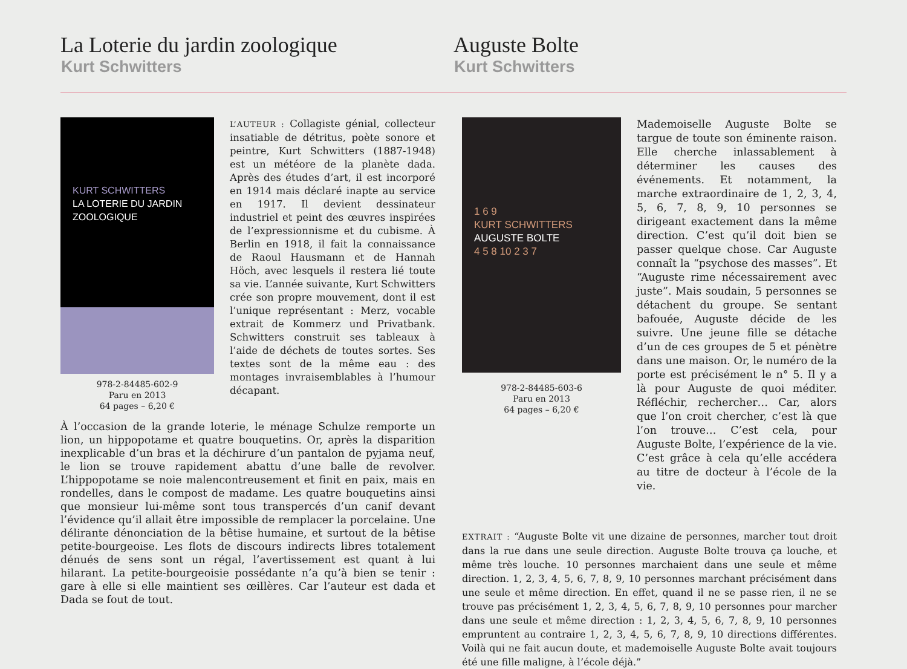La Loterie du jardin zoologique
Kurt Schwitters
Auguste Bolte
Kurt Schwitters
KURT SCHWITTERS
LA LOTERIE DU JARDIN
ZOOLOGIQUE
978-2-84485-602-9
Paru en 2013
64 pages – 6,20 €
L’AUTEUR : Collagiste génial, collecteur insatiable de détritus, poète sonore et peintre, Kurt Schwitters (1887-1948) est un météore de la planète dada. Après des études d’art, il est incorporé en 1914 mais déclaré inapte au service en 1917. Il devient dessinateur industriel et peint des œuvres inspirées de l’expressionnisme et du cubisme. À Berlin en 1918, il fait la connaissance de Raoul Hausmann et de Hannah Höch, avec lesquels il restera lié toute sa vie. L’année suivante, Kurt Schwitters crée son propre mouvement, dont il est l’unique représentant : Merz, vocable extrait de Kommerz und Privatbank. Schwitters construit ses tableaux à l’aide de déchets de toutes sortes. Ses textes sont de la même eau : des montages invraisemblables à l’humour décapant.
À l’occasion de la grande loterie, le ménage Schulze remporte un lion, un hippopotame et quatre bouquetins. Or, après la disparition inexplicable d’un bras et la déchirure d’un pantalon de pyjama neuf, le lion se trouve rapidement abattu d’une balle de revolver. L’hippopotame se noie malencontreusement et finit en paix, mais en rondelles, dans le compost de madame. Les quatre bouquetins ainsi que monsieur lui-même sont tous transpercés d’un canif devant l’évidence qu’il allait être impossible de remplacer la porcelaine. Une délirante dénonciation de la bêtise humaine, et surtout de la bêtise petite-bourgeoise. Les flots de discours indirects libres totalement dénués de sens sont un régal, l’avertissement est quant à lui hilarant. La petite-bourgeoisie possédante n’a qu’à bien se tenir : gare à elle si elle maintient ses œillères. Car l’auteur est dada et Dada se fout de tout.
1 6 9
KURT SCHWITTERS
AUGUSTE BOLTE
4 5 8 10 2 3 7
978-2-84485-603-6
Paru en 2013
64 pages – 6,20 €
Mademoiselle Auguste Bolte se targue de toute son éminente raison. Elle cherche inlassablement à déterminer les causes des événements. Et notamment, la marche extraordinaire de 1, 2, 3, 4, 5, 6, 7, 8, 9, 10 personnes se dirigeant exactement dans la même direction. C’est qu’il doit bien se passer quelque chose. Car Auguste connaît la “psychose des masses”. Et “Auguste rime nécessairement avec juste”. Mais soudain, 5 personnes se détachent du groupe. Se sentant bafouée, Auguste décide de les suivre. Une jeune fille se détache d’un de ces groupes de 5 et pénètre dans une maison. Or, le numéro de la porte est précisément le n° 5. Il y a là pour Auguste de quoi méditer. Réfléchir, rechercher… Car, alors que l’on croit chercher, c’est là que l’on trouve… C’est cela, pour Auguste Bolte, l’expérience de la vie. C’est grâce à cela qu’elle accédera au titre de docteur à l’école de la vie.
EXTRAIT : “Auguste Bolte vit une dizaine de personnes, marcher tout droit dans la rue dans une seule direction. Auguste Bolte trouva ça louche, et même très louche. 10 personnes marchaient dans une seule et même direction. 1, 2, 3, 4, 5, 6, 7, 8, 9, 10 personnes marchant précisément dans une seule et même direction. En effet, quand il ne se passe rien, il ne se trouve pas précisément 1, 2, 3, 4, 5, 6, 7, 8, 9, 10 personnes pour marcher dans une seule et même direction : 1, 2, 3, 4, 5, 6, 7, 8, 9, 10 personnes empruntent au contraire 1, 2, 3, 4, 5, 6, 7, 8, 9, 10 directions différentes. Voilà qui ne fait aucun doute, et mademoiselle Auguste Bolte avait toujours été une fille maligne, à l’école déjà.”